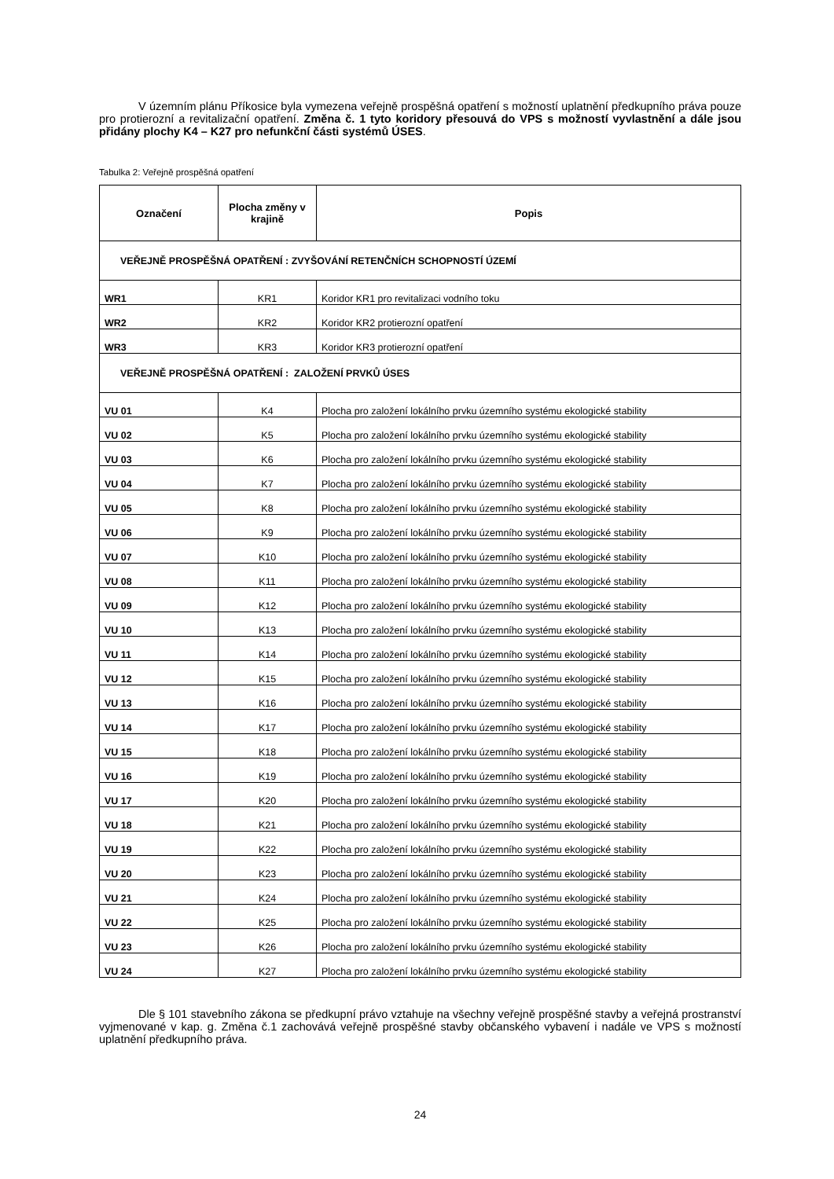V územním plánu Příkosice byla vymezena veřejně prospěšná opatření s možností uplatnění předkupního práva pouze pro protierozní a revitalizační opatření. Změna č. 1 tyto koridory přesouvá do VPS s možností vyvlastnění a dále jsou přidány plochy K4 – K27 pro nefunkční části systémů ÚSES.
Tabulka 2: Veřejně prospěšná opatření
| Označení | Plocha změny v krajině | Popis |
| --- | --- | --- |
| VEŘEJNĚ PROSPĚŠNÁ OPATŘENÍ : ZVYŠOVÁNÍ RETENČNÍCH SCHOPNOSTÍ ÚZEMÍ | | |
| WR1 | KR1 | Koridor KR1 pro revitalizaci vodního toku |
| WR2 | KR2 | Koridor KR2 protierozní opatření |
| WR3 | KR3 | Koridor KR3 protierozní opatření |
| VEŘEJNĚ PROSPĚŠNÁ OPATŘENÍ : ZALOŽENÍ PRVKŮ ÚSES | | |
| VU 01 | K4 | Plocha pro založení lokálního prvku územního systému ekologické stability |
| VU 02 | K5 | Plocha pro založení lokálního prvku územního systému ekologické stability |
| VU 03 | K6 | Plocha pro založení lokálního prvku územního systému ekologické stability |
| VU 04 | K7 | Plocha pro založení lokálního prvku územního systému ekologické stability |
| VU 05 | K8 | Plocha pro založení lokálního prvku územního systému ekologické stability |
| VU 06 | K9 | Plocha pro založení lokálního prvku územního systému ekologické stability |
| VU 07 | K10 | Plocha pro založení lokálního prvku územního systému ekologické stability |
| VU 08 | K11 | Plocha pro založení lokálního prvku územního systému ekologické stability |
| VU 09 | K12 | Plocha pro založení lokálního prvku územního systému ekologické stability |
| VU 10 | K13 | Plocha pro založení lokálního prvku územního systému ekologické stability |
| VU 11 | K14 | Plocha pro založení lokálního prvku územního systému ekologické stability |
| VU 12 | K15 | Plocha pro založení lokálního prvku územního systému ekologické stability |
| VU 13 | K16 | Plocha pro založení lokálního prvku územního systému ekologické stability |
| VU 14 | K17 | Plocha pro založení lokálního prvku územního systému ekologické stability |
| VU 15 | K18 | Plocha pro založení lokálního prvku územního systému ekologické stability |
| VU 16 | K19 | Plocha pro založení lokálního prvku územního systému ekologické stability |
| VU 17 | K20 | Plocha pro založení lokálního prvku územního systému ekologické stability |
| VU 18 | K21 | Plocha pro založení lokálního prvku územního systému ekologické stability |
| VU 19 | K22 | Plocha pro založení lokálního prvku územního systému ekologické stability |
| VU 20 | K23 | Plocha pro založení lokálního prvku územního systému ekologické stability |
| VU 21 | K24 | Plocha pro založení lokálního prvku územního systému ekologické stability |
| VU 22 | K25 | Plocha pro založení lokálního prvku územního systému ekologické stability |
| VU 23 | K26 | Plocha pro založení lokálního prvku územního systému ekologické stability |
| VU 24 | K27 | Plocha pro založení lokálního prvku územního systému ekologické stability |
Dle § 101 stavebního zákona se předkupní právo vztahuje na všechny veřejně prospěšné stavby a veřejná prostranství vyjmenované v kap. g. Změna č.1 zachovává veřejně prospěšné stavby občanského vybavení i nadále ve VPS s možností uplatnění předkupního práva.
24